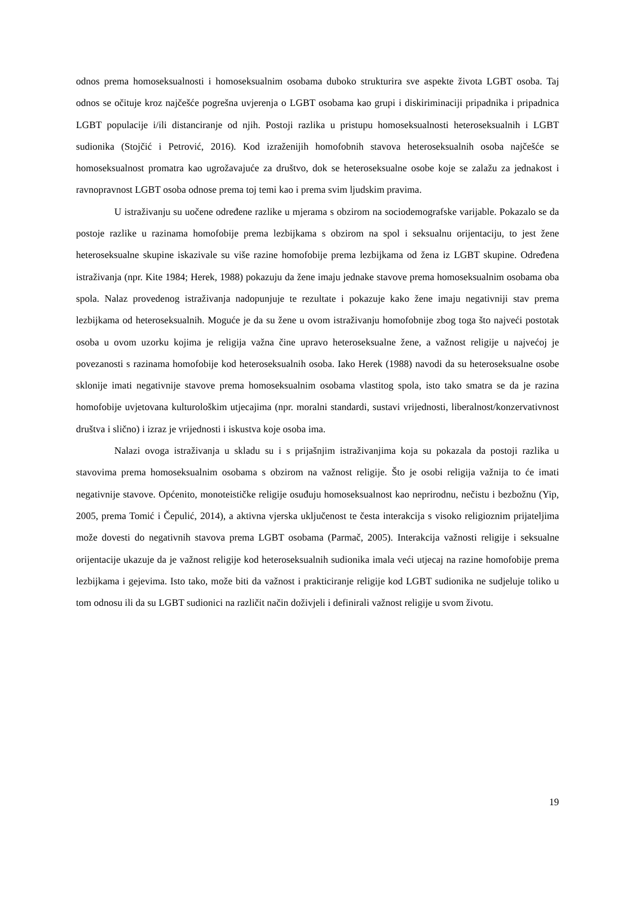odnos prema homoseksualnosti i homoseksualnim osobama duboko strukturira sve aspekte života LGBT osoba. Taj odnos se očituje kroz najčešće pogrešna uvjerenja o LGBT osobama kao grupi i diskiriminaciji pripadnika i pripadnica LGBT populacije i/ili distanciranje od njih. Postoji razlika u pristupu homoseksualnosti heteroseksualnih i LGBT sudionika (Stojčić i Petrović, 2016). Kod izraženijih homofobnih stavova heteroseksualnih osoba najčešće se homoseksualnost promatra kao ugrožavajuće za društvo, dok se heteroseksualne osobe koje se zalažu za jednakost i ravnopravnost LGBT osoba odnose prema toj temi kao i prema svim ljudskim pravima.
U istraživanju su uočene određene razlike u mjerama s obzirom na sociodemografske varijable. Pokazalo se da postoje razlike u razinama homofobije prema lezbijkama s obzirom na spol i seksualnu orijentaciju, to jest žene heteroseksualne skupine iskazivale su više razine homofobije prema lezbijkama od žena iz LGBT skupine. Određena istraživanja (npr. Kite 1984; Herek, 1988) pokazuju da žene imaju jednake stavove prema homoseksualnim osobama oba spola. Nalaz provedenog istraživanja nadopunjuje te rezultate i pokazuje kako žene imaju negativniji stav prema lezbijkama od heteroseksualnih. Moguće je da su žene u ovom istraživanju homofobnije zbog toga što najveći postotak osoba u ovom uzorku kojima je religija važna čine upravo heteroseksualne žene, a važnost religije u najvećoj je povezanosti s razinama homofobije kod heteroseksualnih osoba. Iako Herek (1988) navodi da su heteroseksualne osobe sklonije imati negativnije stavove prema homoseksualnim osobama vlastitog spola, isto tako smatra se da je razina homofobije uvjetovana kulturološkim utjecajima (npr. moralni standardi, sustavi vrijednosti, liberalnost/konzervativnost društva i slično) i izraz je vrijednosti i iskustva koje osoba ima.
Nalazi ovoga istraživanja u skladu su i s prijašnjim istraživanjima koja su pokazala da postoji razlika u stavovima prema homoseksualnim osobama s obzirom na važnost religije. Što je osobi religija važnija to će imati negativnije stavove. Općenito, monoteističke religije osuđuju homoseksualnost kao neprirodnu, nečistu i bezbožnu (Yip, 2005, prema Tomić i Čepulić, 2014), a aktivna vjerska uključenost te česta interakcija s visoko religioznim prijateljima može dovesti do negativnih stavova prema LGBT osobama (Parmač, 2005). Interakcija važnosti religije i seksualne orijentacije ukazuje da je važnost religije kod heteroseksualnih sudionika imala veći utjecaj na razine homofobije prema lezbijkama i gejevima. Isto tako, može biti da važnost i prakticiranje religije kod LGBT sudionika ne sudjeluje toliko u tom odnosu ili da su LGBT sudionici na različit način doživjeli i definirali važnost religije u svom životu.
19